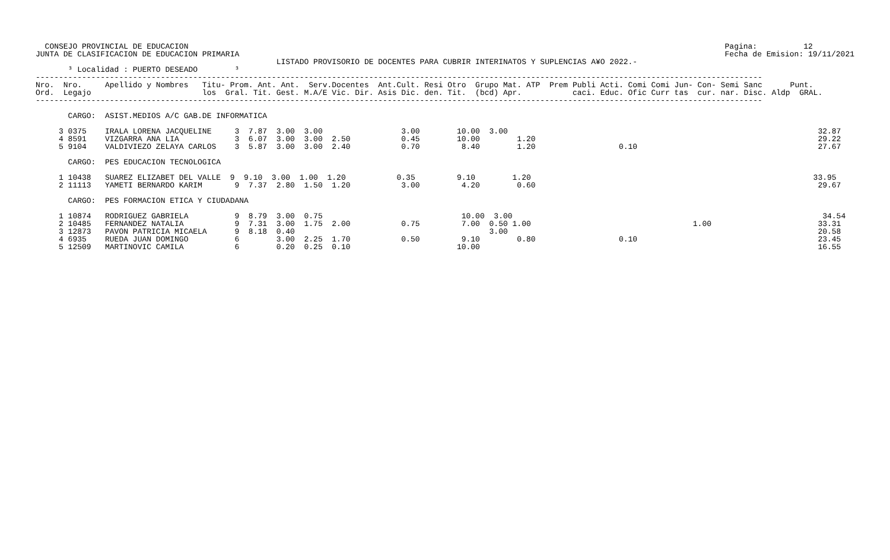CONSEJO PROVINCIAL DE EDUCACION
JUNTA DE CLASIFICACION DE EDUCACION PRIMARIA
Pagina:          12
Fecha de Emision: 19/11/2021
                                                    LISTADO PROVISORIO DE DOCENTES PARA CUBRIR INTERINATOS Y SUPLENCIAS A¥O 2022.-
       ³ Localidad : PUERTO DESEADO        ³
-------------------------------------------------------------------------------------------------------------------------------------------------------------
Nro.  Nro.     Apellido y Nombres   Titu- Prom. Ant. Ant.  Serv.Docentes  Ant.Cult. Resi Otro  Grupo Mat. ATP  Prem Publi Acti. Comi Comi Jun- Con- Semi Sanc      Punt.
Ord.  Legajo                        los  Gral. Tit. Gest. M.A/E Vic. Dir. Asis Dic. den. Tit.  (bcd) Apr.           caci. Educ. Ofic Curr tas  cur. nar. Disc. Aldp  GRAL.
-------------------------------------------------------------------------------------------------------------------------------------------------------------

       CARGO:  ASIST.MEDIOS A/C GAB.DE INFORMATICA

     3 0375    IRALA LORENA JACQUELINE     3  7.87  3.00  3.00                 3.00        10.00  3.00                                                                   32.87
     4 8591    VIZGARRA ANA LIA            3  6.07  3.00  3.00  2.50           0.45        10.00        1.20                                                             29.22
     5 9104    VALDIVIEZO ZELAYA CARLOS    3  5.87  3.00  3.00  2.40           0.70         8.40        1.20                  0.10                                       27.67

       CARGO:  PES EDUCACION TECNOLOGICA

     1 10438   SUAREZ ELIZABET DEL VALLE  9  9.10  3.00  1.00  1.20           0.35         9.10        1.20                                                             33.95
     2 11113   YAMETI BERNARDO KARIM       9  7.37  2.80  1.50  1.20           3.00         4.20        0.60                                                             29.67

       CARGO:  PES FORMACION ETICA Y CIUDADANA

     1 10874   RODRIGUEZ GABRIELA          9  8.79  3.00  0.75                              10.00  3.00                                                                   34.54
     2 10485   FERNANDEZ NATALIA           9  7.31  3.00  1.75  2.00           0.75         7.00  0.50 1.00                                   1.00                       33.31
     3 12873   PAVON PATRICIA MICAELA      9  8.18  0.40                                          3.00                                                                   20.58
     4 6935    RUEDA JUAN DOMINGO          6        3.00  2.25  1.70           0.50         9.10        0.80                  0.10                                       23.45
     5 12509   MARTINOVIC CAMILA           6        0.20  0.25  0.10                       10.00                                                                         16.55